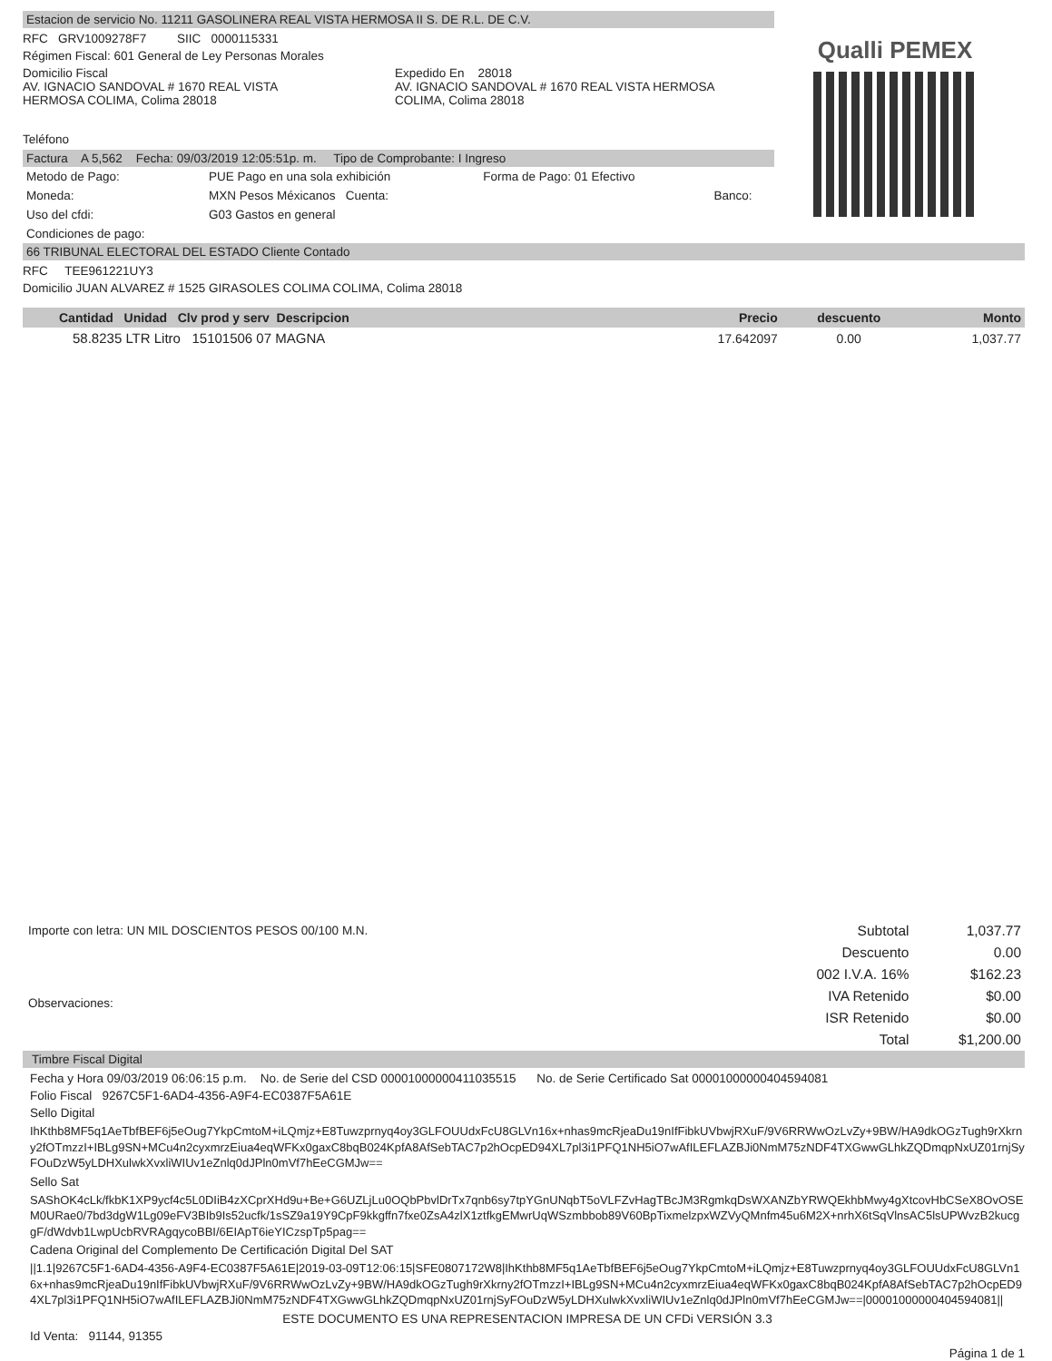Qualli PEMEX
Estacion de servicio No. 11211 GASOLINERA REAL VISTA HERMOSA II S. DE R.L. DE C.V.
RFC GRV1009278F7 SIIC 0000115331
Régimen Fiscal: 601 General de Ley Personas Morales
Domicilio Fiscal
AV. IGNACIO SANDOVAL # 1670 REAL VISTA
HERMOSA COLIMA, Colima 28018
Expedido En 28018
AV. IGNACIO SANDOVAL # 1670 REAL VISTA HERMOSA
COLIMA, Colima 28018
Teléfono
Factura A 5,562 Fecha: 09/03/2019 12:05:51p. m. Tipo de Comprobante: I Ingreso
| Metodo de Pago: | PUE Pago en una sola exhibición | Forma de Pago: 01 Efectivo | |
| Moneda: | MXN Pesos Méxicanos Cuenta: | | Banco: |
| Uso del cfdi: | G03 Gastos en general | | |
| Condiciones de pago: | | | |
66 TRIBUNAL ELECTORAL DEL ESTADO Cliente Contado
RFC TEE961221UY3
Domicilio JUAN ALVAREZ # 1525 GIRASOLES COLIMA COLIMA, Colima 28018
| Cantidad Unidad Clv prod y serv Descripcion | Precio | descuento | Monto |
| --- | --- | --- | --- |
| 58.8235 LTR Litro 15101506 07 MAGNA | 17.642097 | 0.00 | 1,037.77 |
Importe con letra: UN MIL DOSCIENTOS PESOS 00/100 M.N.
Observaciones:
| Subtotal | 1,037.77 |
| Descuento | 0.00 |
| 002 I.V.A. 16% | $162.23 |
| IVA Retenido | $0.00 |
| ISR Retenido | $0.00 |
| Total | $1,200.00 |
Timbre Fiscal Digital
Fecha y Hora 09/03/2019 06:06:15 p.m. No. de Serie del CSD 00001000000411035515 No. de Serie Certificado Sat 00001000000404594081
Folio Fiscal 9267C5F1-6AD4-4356-A9F4-EC0387F5A61E
Sello Digital
IhKthb8MF5q1AeTbfBEF6j5eOug7YkpCmtoM+iLQmjz+E8Tuwzprnyq4oy3GLFOUUdxFcU8GLVn16x+nhas9mcRjeaDu19nIfFibkUVbwjRXuF/9V6RRWwOzLvZy+9BW/HA9dkOGzTugh9rXkrny2fOTmzzI+IBLg9SN+MCu4n2cyxmrzEiua4eqWFKx0gaxC8bqB024KpfA8AfSebTAC7p2hOcpED94XL7pl3i1PFQ1NH5iO7wAfILEFLAZBJi0NmM75zNDF4TXGwwGLhkZQDmqpNxUZ01rnjSyFOuDzW5yLDHXulwkXvxliWIUv1eZnlq0dJPln0mVf7hEeCGMJw==
Sello Sat
SAShOK4cLk/fkbK1XP9ycf4c5L0DIiB4zXCprXHd9u+Be+G6UZLjLu0OQbPbvlDrTx7qnb6sy7tpYGnUNqbT5oVLFZvHagTBcJM3RgmkqDsWXANZbYRWQEkhbMwy4gXtcovHbCSeX8OvOSEM0URae0/7bd3dgW1Lg09eFV3BIb9Is52ucfk/1sSZ9a19Y9CpF9kkgffn7fxe0ZsA4zlX1ztfkgEMwrUqWSzmbbob89V60BpTixmelzpxWZVyQMnfm45u6M2X+nrhX6tSqVlnsAC5lsUPWvzB2kucggF/dWdvb1LwpUcbRVRAgqycoBBI/6EIApT6ieYICzspTp5pag==
Cadena Original del Complemento De Certificación Digital Del SAT
||1.1|9267C5F1-6AD4-4356-A9F4-EC0387F5A61E|2019-03-09T12:06:15|SFE0807172W8|IhKthb8MF5q1AeTbfBEF6j5eOug7YkpCmtoM+iLQmjz+E8Tuwzprnyq4oy3GLFOUUdxFcU8GLVn16x+nhas9mcRjeaDu19nIfFibkUVbwjRXuF/9V6RRWwOzLvZy+9BW/HA9dkOGzTugh9rXkrny2fOTmzzI+IBLg9SN+MCu4n2cyxmrzEiua4eqWFKx0gaxC8bqB024KpfA8AfSebTAC7p2hOcpED94XL7pl3i1PFQ1NH5iO7wAfILEFLAZBJi0NmM75zNDF4TXGwwGLhkZQDmqpNxUZ01rnjSyFOuDzW5yLDHXulwkXvxliWIUv1eZnlq0dJPln0mVf7hEeCGMJw==|00001000000404594081||
ESTE DOCUMENTO ES UNA REPRESENTACION IMPRESA DE UN CFDi VERSIÓN 3.3
Id Venta: 91144, 91355
Página 1 de 1